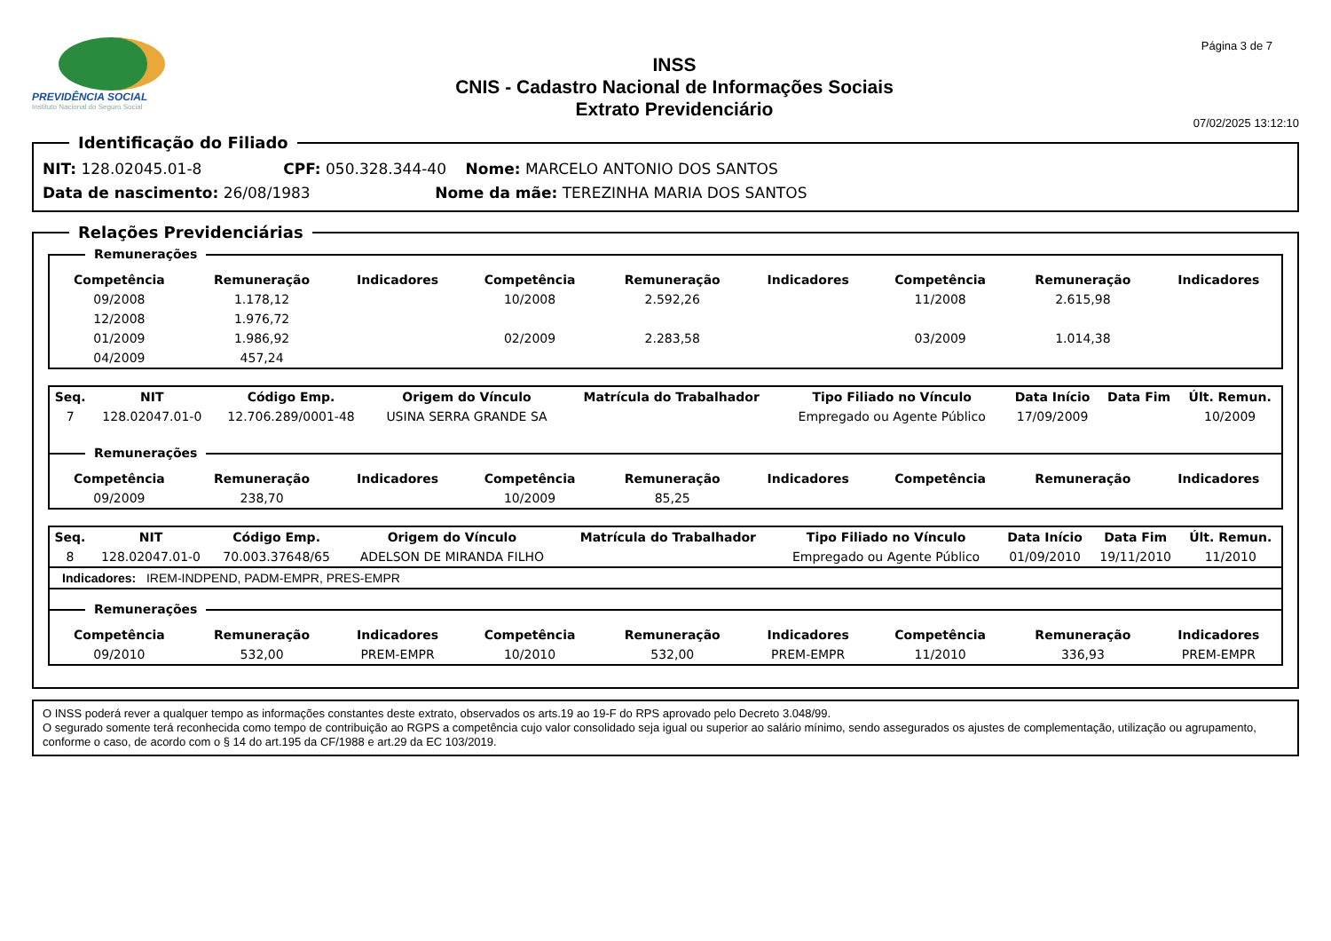PREVIDÊNCIA SOCIAL
Instituto Nacional do Seguro Social
INSS
CNIS - Cadastro Nacional de Informações Sociais
Extrato Previdenciário
Página 3 de 7
07/02/2025 13:12:10
Identificação do Filiado
NIT: 128.02045.01-8 CPF: 050.328.344-40 Nome: MARCELO ANTONIO DOS SANTOS
Data de nascimento: 26/08/1983 Nome da mãe: TEREZINHA MARIA DOS SANTOS
Relações Previdenciárias
Remunerações
| Competência | Remuneração | Indicadores | Competência | Remuneração | Indicadores | Competência | Remuneração | Indicadores |
| --- | --- | --- | --- | --- | --- | --- | --- | --- |
| 09/2008 | 1.178,12 | | 10/2008 | 2.592,26 | | 11/2008 | 2.615,98 | |
| 12/2008 | 1.976,72 | | | | | | | |
| 01/2009 | 1.986,92 | | 02/2009 | 2.283,58 | | 03/2009 | 1.014,38 | |
| 04/2009 | 457,24 | | | | | | | |
| Seq. | NIT | Código Emp. | Origem do Vínculo | Matrícula do Trabalhador | Tipo Filiado no Vínculo | Data Início | Data Fim | Últ. Remun. |
| --- | --- | --- | --- | --- | --- | --- | --- | --- |
| 7 | 128.02047.01-0 | 12.706.289/0001-48 | USINA SERRA GRANDE SA | | Empregado ou Agente Público | 17/09/2009 | | 10/2009 |
Remunerações
| Competência | Remuneração | Indicadores | Competência | Remuneração | Indicadores | Competência | Remuneração | Indicadores |
| --- | --- | --- | --- | --- | --- | --- | --- | --- |
| 09/2009 | 238,70 | | 10/2009 | 85,25 | | | | |
| Seq. | NIT | Código Emp. | Origem do Vínculo | Matrícula do Trabalhador | Tipo Filiado no Vínculo | Data Início | Data Fim | Últ. Remun. |
| --- | --- | --- | --- | --- | --- | --- | --- | --- |
| 8 | 128.02047.01-0 | 70.003.37648/65 | ADELSON DE MIRANDA FILHO | | Empregado ou Agente Público | 01/09/2010 | 19/11/2010 | 11/2010 |
Indicadores: IREM-INDPEND, PADM-EMPR, PRES-EMPR
Remunerações
| Competência | Remuneração | Indicadores | Competência | Remuneração | Indicadores | Competência | Remuneração | Indicadores |
| --- | --- | --- | --- | --- | --- | --- | --- | --- |
| 09/2010 | 532,00 | PREM-EMPR | 10/2010 | 532,00 | PREM-EMPR | 11/2010 | 336,93 | PREM-EMPR |
O INSS poderá rever a qualquer tempo as informações constantes deste extrato, observados os arts.19 ao 19-F do RPS aprovado pelo Decreto 3.048/99.
O segurado somente terá reconhecida como tempo de contribuição ao RGPS a competência cujo valor consolidado seja igual ou superior ao salário mínimo, sendo assegurados os ajustes de complementação, utilização ou agrupamento, conforme o caso, de acordo com o § 14 do art.195 da CF/1988 e art.29 da EC 103/2019.